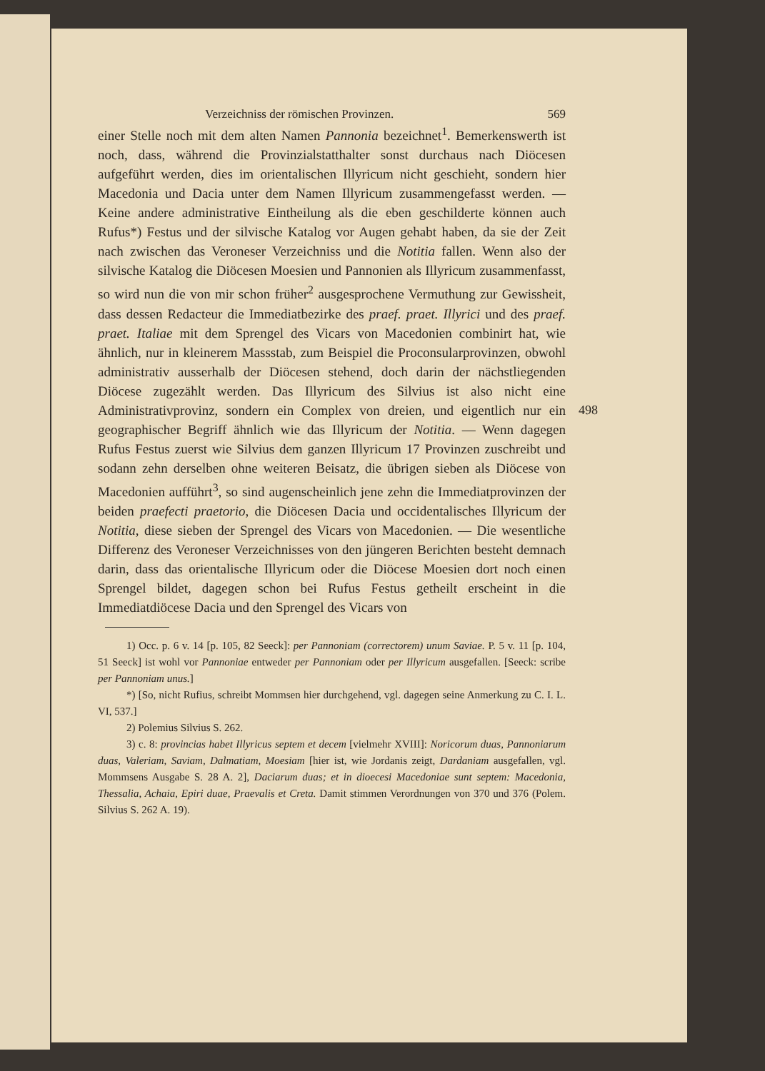Verzeichniss der römischen Provinzen. 569
einer Stelle noch mit dem alten Namen Pannonia bezeichnet<sup>1</sup>. Bemerkenswerth ist noch, dass, während die Provinzialstatthalter sonst durchaus nach Diöcesen aufgeführt werden, dies im orientalischen Illyricum nicht geschieht, sondern hier Macedonia und Dacia unter dem Namen Illyricum zusammengefasst werden. — Keine andere administrative Eintheilung als die eben geschilderte können auch Rufus*) Festus und der silvische Katalog vor Augen gehabt haben, da sie der Zeit nach zwischen das Veroneser Verzeichniss und die Notitia fallen. Wenn also der silvische Katalog die Diöcesen Moesien und Pannonien als Illyricum zusammenfasst, so wird nun die von mir schon früher<sup>2</sup> ausgesprochene Vermuthung zur Gewissheit, dass dessen Redacteur die Immediatbezirke des praef. praet. Illyrici und des praef. praet. Italiae mit dem Sprengel des Vicars von Macedonien combinirt hat, wie ähnlich, nur in kleinerem Massstab, zum Beispiel die Proconsularprovinzen, obwohl administrativ ausserhalb der Diöcesen stehend, doch darin der nächstliegenden Diöcese zugezählt werden. Das Illyricum des Silvius ist also nicht eine Administrativprovinz, sondern ein Complex von dreien, und eigentlich 498 nur ein geographischer Begriff ähnlich wie das Illyricum der Notitia. — Wenn dagegen Rufus Festus zuerst wie Silvius dem ganzen Illyricum 17 Provinzen zuschreibt und sodann zehn derselben ohne weiteren Beisatz, die übrigen sieben als Diöcese von Macedonien aufführt<sup>3</sup>, so sind augenscheinlich jene zehn die Immediatprovinzen der beiden praefecti praetorio, die Diöcesen Dacia und occidentalisches Illyricum der Notitia, diese sieben der Sprengel des Vicars von Macedonien. — Die wesentliche Differenz des Veroneser Verzeichnisses von den jüngeren Berichten besteht demnach darin, dass das orientalische Illyricum oder die Diöcese Moesien dort noch einen Sprengel bildet, dagegen schon bei Rufus Festus getheilt erscheint in die Immediatdiöcese Dacia und den Sprengel des Vicars von
1) Occ. p. 6 v. 14 [p. 105, 82 Seeck]: per Pannoniam (correctorem) unum Saviae. P. 5 v. 11 [p. 104, 51 Seeck] ist wohl vor Pannoniae entweder per Pannoniam oder per Illyricum ausgefallen. [Seeck: scribe per Pannoniam unus.]
*) [So, nicht Rufius, schreibt Mommsen hier durchgehend, vgl. dagegen seine Anmerkung zu C. I. L. VI, 537.]
2) Polemius Silvius S. 262.
3) c. 8: provincias habet Illyricus septem et decem [vielmehr XVIII]: Noricorum duas, Pannoniarum duas, Valeriam, Saviam, Dalmatiam, Moesiam [hier ist, wie Jordanis zeigt, Dardaniam ausgefallen, vgl. Mommsens Ausgabe S. 28 A. 2], Daciarum duas; et in dioecesi Macedoniae sunt septem: Macedonia, Thessalia, Achaia, Epiri duae, Praevalis et Creta. Damit stimmen Verordnungen von 370 und 376 (Polem. Silvius S. 262 A. 19).